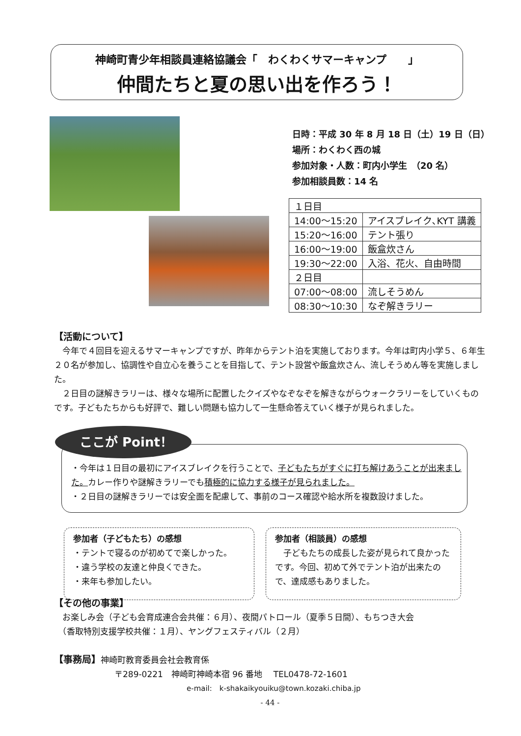神崎町青少年相談員連絡協議会「　わくわくサマーキャンプ　　」
仲間たちと夏の思い出を作ろう！
日時：平成 30 年 8 月 18 日（土）19 日（日）
場所：わくわく西の城
参加対象・人数：町内小学生　（20 名）
参加相談員数：14 名
| １日目 | |
| 14:00～15:20 | アイスブレイク､KYT 講義 |
| 15:20～16:00 | テント張り |
| 16:00～19:00 | 飯盒炊さん |
| 19:30～22:00 | 入浴、花火、自由時間 |
| ２日目 | |
| 07:00～08:00 | 流しそうめん |
| 08:30～10:30 | なぞ解きラリー |
【活動について】
　今年で４回目を迎えるサマーキャンプですが、昨年からテント泊を実施しております。今年は町内小学５、６年生２０名が参加し、協調性や自立心を養うことを目指して、テント設営や飯盒炊さん、流しそうめん等を実施しました。
　２日目の謎解きラリーは、様々な場所に配置したクイズやなぞなぞを解きながらウォークラリーをしていくものです。子どもたちからも好評で、難しい問題も協力して一生懸命答えていく様子が見られました。
ここが Point！
・今年は１日目の最初にアイスブレイクを行うことで、子どもたちがすぐに打ち解けあうことが出来ました。カレー作りや謎解きラリーでも積極的に協力する様子が見られました。
・２日目の謎解きラリーでは安全面を配慮して、事前のコース確認や給水所を複数設けました。
参加者（子どもたち）の感想
・テントで寝るのが初めてで楽しかった。
・違う学校の友達と仲良くできた。
・来年も参加したい。
参加者（相談員）の感想
　子どもたちの成長した姿が見られて良かったです。今回、初めて外でテント泊が出来たので、達成感もありました。
【その他の事業】
　お楽しみ会（子ども会育成連合会共催：６月）、夜間パトロール（夏季５日間）、もちつき大会
　（香取特別支援学校共催：１月）、ヤングフェスティバル（２月）
【事務局】神崎町教育委員会社会教育係
〒289-0221　神崎町神崎本宿 96 番地　 TEL0478-72-1601
e-mail:　k-shakaikyouiku@town.kozaki.chiba.jp
- 44 -